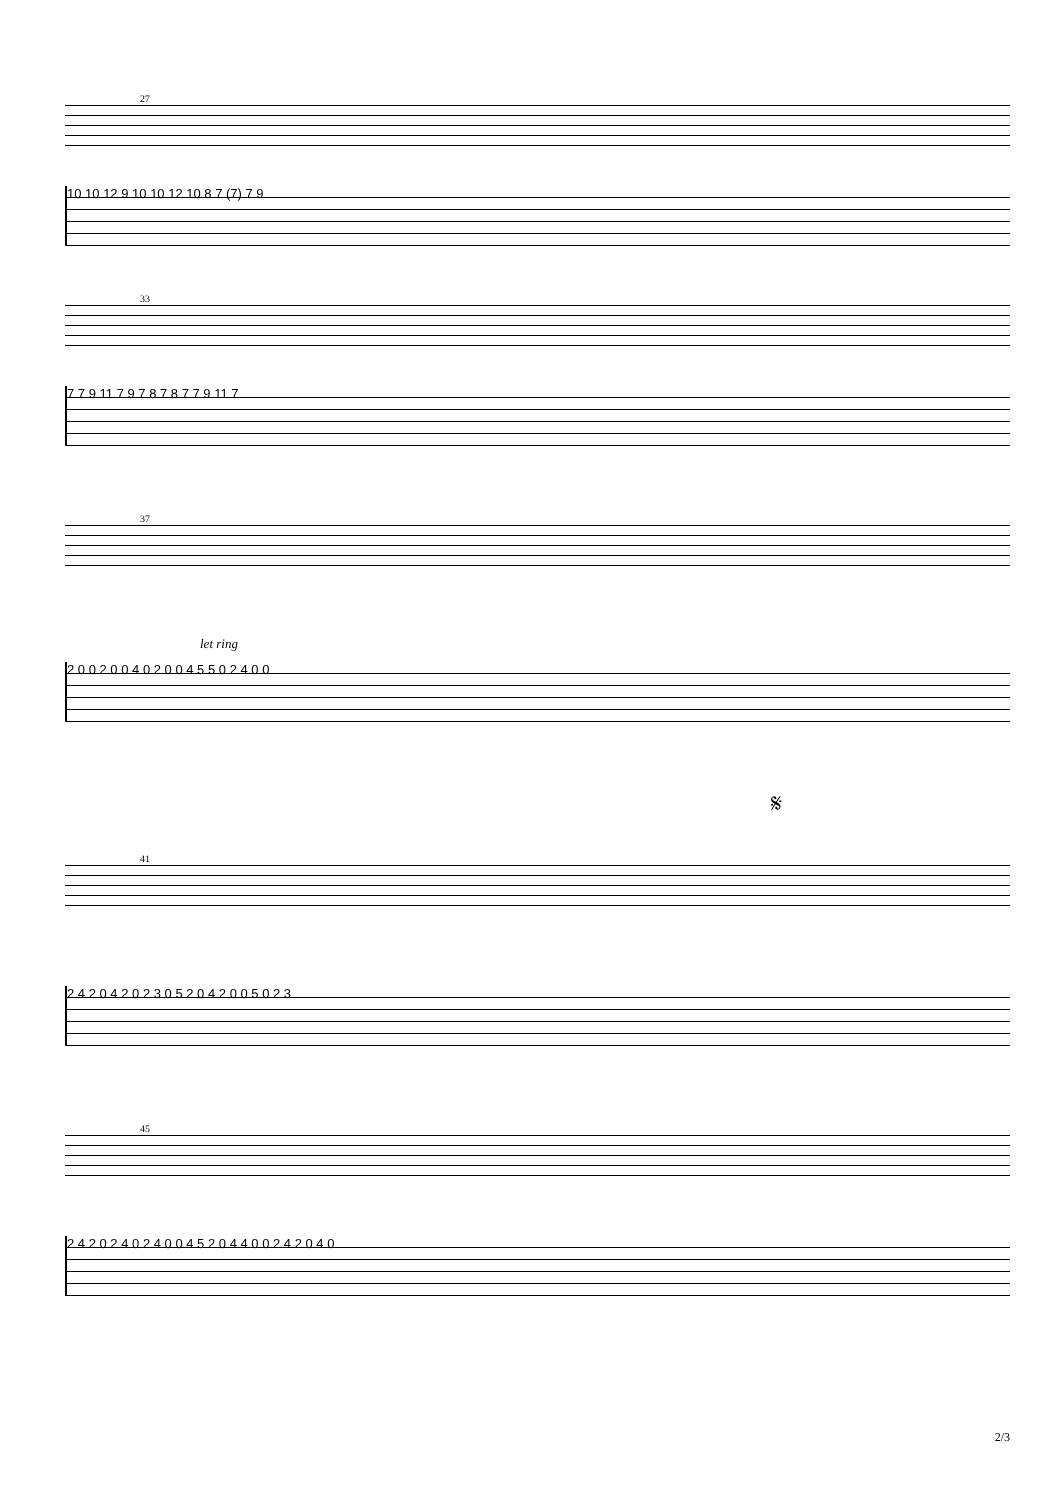27
10 10 12 9 10 10 12 10 8 7 (7) 7 9
33
7 7 9 11 7 9 7 8 7 8 7 7 9 11 7
37
let ring
2 0 0 2 0 0 4 0 2 0 0 4 5 5 0 2 4 0 0
𝄋
41
2 4 2 0 4 2 0 2 3 0 5 2 0 4 2 0 0 5 0 2 3
45
2 4 2 0 2 4 0 2 4 0 0 4 5 2 0 4 4 0 0 2 4 2 0 4 0
2/3